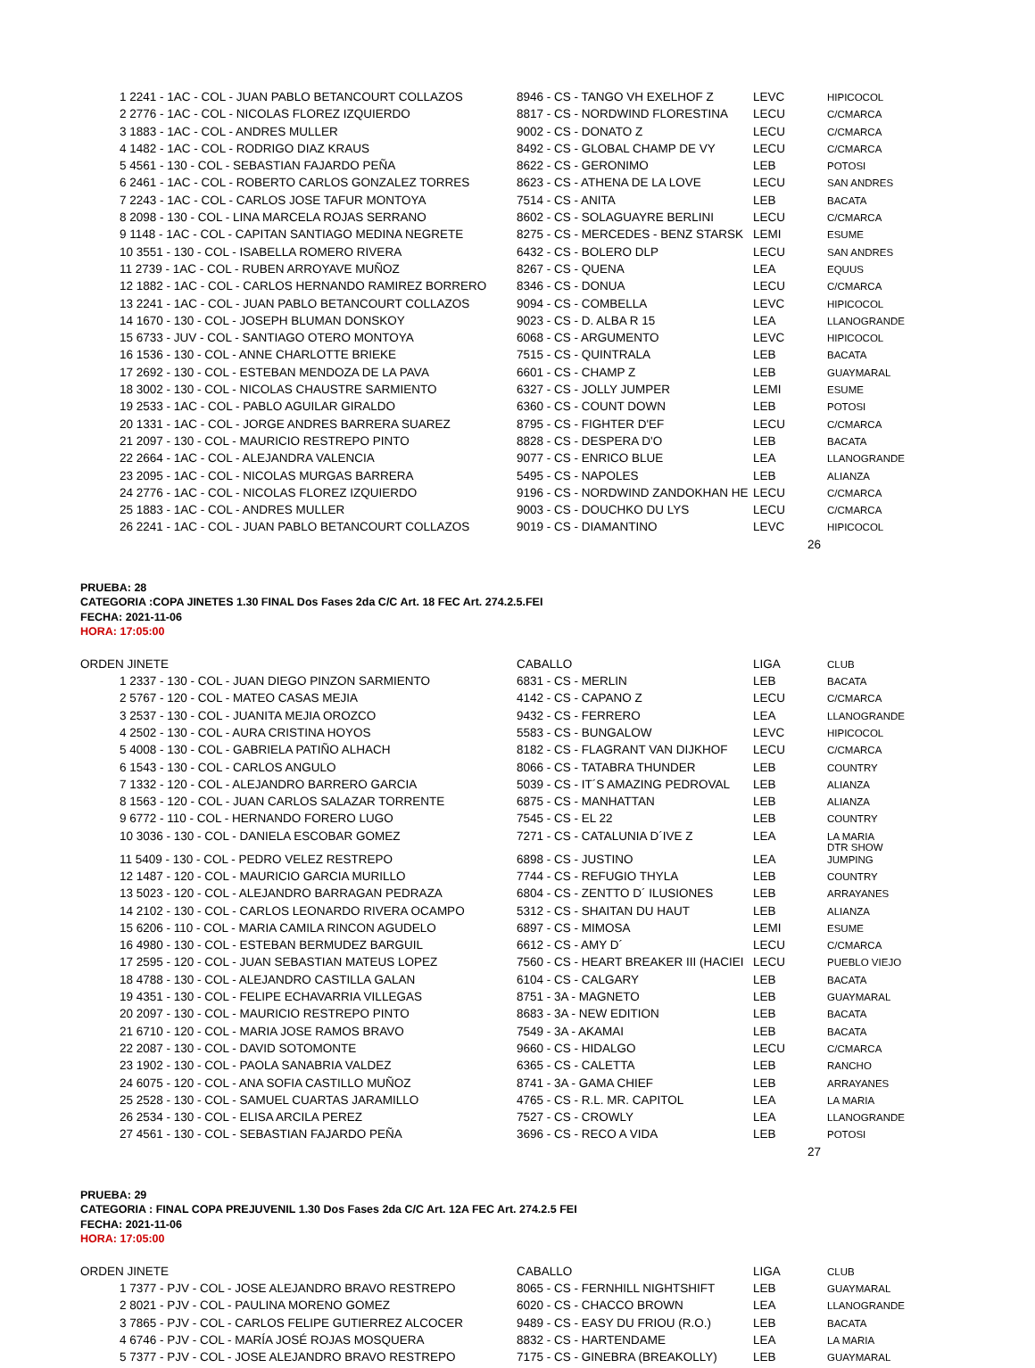| 1 2241 - 1AC - COL - JUAN PABLO BETANCOURT COLLAZOS | 8946 - CS - TANGO VH EXELHOF Z | LEVC | HIPICOCOL |
| 2 2776 - 1AC - COL - NICOLAS FLOREZ IZQUIERDO | 8817 - CS - NORDWIND FLORESTINA | LECU | C/CMARCA |
| 3 1883 - 1AC - COL - ANDRES MULLER | 9002 - CS - DONATO Z | LECU | C/CMARCA |
| 4 1482 - 1AC - COL - RODRIGO DIAZ KRAUS | 8492 - CS - GLOBAL CHAMP DE VY | LECU | C/CMARCA |
| 5 4561 - 130 - COL - SEBASTIAN FAJARDO PEÑA | 8622 - CS - GERONIMO | LEB | POTOSI |
| 6 2461 - 1AC - COL - ROBERTO CARLOS GONZALEZ TORRES | 8623 - CS - ATHENA DE LA LOVE | LECU | SAN ANDRES |
| 7 2243 - 1AC - COL - CARLOS JOSE TAFUR MONTOYA | 7514 - CS - ANITA | LEB | BACATA |
| 8 2098 - 130 - COL - LINA MARCELA ROJAS SERRANO | 8602 - CS - SOLAGUAYRE BERLINI | LECU | C/CMARCA |
| 9 1148 - 1AC - COL - CAPITAN SANTIAGO MEDINA NEGRETE | 8275 - CS - MERCEDES - BENZ STARSK | LEMI | ESUME |
| 10 3551 - 130 - COL - ISABELLA ROMERO RIVERA | 6432 - CS - BOLERO DLP | LECU | SAN ANDRES |
| 11 2739 - 1AC - COL - RUBEN ARROYAVE MUÑOZ | 8267 - CS - QUENA | LEA | EQUUS |
| 12 1882 - 1AC - COL - CARLOS HERNANDO RAMIREZ BORRERO | 8346 - CS - DONUA | LECU | C/CMARCA |
| 13 2241 - 1AC - COL - JUAN PABLO BETANCOURT COLLAZOS | 9094 - CS - COMBELLA | LEVC | HIPICOCOL |
| 14 1670 - 130 - COL - JOSEPH BLUMAN DONSKOY | 9023 - CS - D. ALBA R 15 | LEA | LLANOGRANDE |
| 15 6733 - JUV - COL - SANTIAGO OTERO MONTOYA | 6068 - CS - ARGUMENTO | LEVC | HIPICOCOL |
| 16 1536 - 130 - COL - ANNE CHARLOTTE BRIEKE | 7515 - CS - QUINTRALA | LEB | BACATA |
| 17 2692 - 130 - COL - ESTEBAN MENDOZA DE LA PAVA | 6601 - CS - CHAMP Z | LEB | GUAYMARAL |
| 18 3002 - 130 - COL - NICOLAS CHAUSTRE SARMIENTO | 6327 - CS - JOLLY JUMPER | LEMI | ESUME |
| 19 2533 - 1AC - COL - PABLO AGUILAR GIRALDO | 6360 - CS - COUNT DOWN | LEB | POTOSI |
| 20 1331 - 1AC - COL - JORGE ANDRES BARRERA SUAREZ | 8795 - CS - FIGHTER D'EF | LECU | C/CMARCA |
| 21 2097 - 130 - COL - MAURICIO RESTREPO PINTO | 8828 - CS - DESPERA D'O | LEB | BACATA |
| 22 2664 - 1AC - COL - ALEJANDRA VALENCIA | 9077 - CS - ENRICO BLUE | LEA | LLANOGRANDE |
| 23 2095 - 1AC - COL - NICOLAS MURGAS BARRERA | 5495 - CS - NAPOLES | LEB | ALIANZA |
| 24 2776 - 1AC - COL - NICOLAS FLOREZ IZQUIERDO | 9196 - CS - NORDWIND ZANDOKHAN HE | LECU | C/CMARCA |
| 25 1883 - 1AC - COL - ANDRES MULLER | 9003 - CS - DOUCHKO DU LYS | LECU | C/CMARCA |
| 26 2241 - 1AC - COL - JUAN PABLO BETANCOURT COLLAZOS | 9019 - CS - DIAMANTINO | LEVC | HIPICOCOL |
26
PRUEBA: 28
CATEGORIA :COPA JINETES 1.30 FINAL Dos Fases 2da C/C Art. 18 FEC Art. 274.2.5.FEI
FECHA: 2021-11-06
HORA: 17:05:00
| ORDEN JINETE | CABALLO | LIGA | CLUB |
| 1 2337 - 130 - COL - JUAN DIEGO PINZON SARMIENTO | 6831 - CS - MERLIN | LEB | BACATA |
| 2 5767 - 120 - COL - MATEO CASAS MEJIA | 4142 - CS - CAPANO Z | LECU | C/CMARCA |
| 3 2537 - 130 - COL - JUANITA MEJIA OROZCO | 9432 - CS - FERRERO | LEA | LLANOGRANDE |
| 4 2502 - 130 - COL - AURA CRISTINA HOYOS | 5583 - CS - BUNGALOW | LEVC | HIPICOCOL |
| 5 4008 - 130 - COL - GABRIELA PATIÑO ALHACH | 8182 - CS - FLAGRANT VAN DIJKHOF | LECU | C/CMARCA |
| 6 1543 - 130 - COL - CARLOS ANGULO | 8066 - CS - TATABRA THUNDER | LEB | COUNTRY |
| 7 1332 - 120 - COL - ALEJANDRO BARRERO GARCIA | 5039 - CS - IT´S AMAZING PEDROVAL | LEB | ALIANZA |
| 8 1563 - 120 - COL - JUAN CARLOS SALAZAR TORRENTE | 6875 - CS - MANHATTAN | LEB | ALIANZA |
| 9 6772 - 110 - COL - HERNANDO FORERO LUGO | 7545 - CS - EL 22 | LEB | COUNTRY |
| 10 3036 - 130 - COL - DANIELA ESCOBAR GOMEZ | 7271 - CS - CATALUNIA D´IVE Z | LEA | LA MARIA DTR SHOW |
| 11 5409 - 130 - COL - PEDRO VELEZ RESTREPO | 6898 - CS - JUSTINO | LEA | JUMPING |
| 12 1487 - 120 - COL - MAURICIO GARCIA MURILLO | 7744 - CS - REFUGIO THYLA | LEB | COUNTRY |
| 13 5023 - 120 - COL - ALEJANDRO BARRAGAN PEDRAZA | 6804 - CS - ZENTTO D´ ILUSIONES | LEB | ARRAYANES |
| 14 2102 - 130 - COL - CARLOS LEONARDO RIVERA OCAMPO | 5312 - CS - SHAITAN DU HAUT | LEB | ALIANZA |
| 15 6206 - 110 - COL - MARIA CAMILA RINCON AGUDELO | 6897 - CS - MIMOSA | LEMI | ESUME |
| 16 4980 - 130 - COL - ESTEBAN BERMUDEZ BARGUIL | 6612 - CS - AMY D´ | LECU | C/CMARCA |
| 17 2595 - 120 - COL - JUAN SEBASTIAN MATEUS LOPEZ | 7560 - CS - HEART BREAKER III (HACIEI | LECU | PUEBLO VIEJO |
| 18 4788 - 130 - COL - ALEJANDRO CASTILLA GALAN | 6104 - CS - CALGARY | LEB | BACATA |
| 19 4351 - 130 - COL - FELIPE ECHAVARRIA VILLEGAS | 8751 - 3A - MAGNETO | LEB | GUAYMARAL |
| 20 2097 - 130 - COL - MAURICIO RESTREPO PINTO | 8683 - 3A - NEW EDITION | LEB | BACATA |
| 21 6710 - 120 - COL - MARIA JOSE RAMOS BRAVO | 7549 - 3A - AKAMAI | LEB | BACATA |
| 22 2087 - 130 - COL - DAVID SOTOMONTE | 9660 - CS - HIDALGO | LECU | C/CMARCA |
| 23 1902 - 130 - COL - PAOLA SANABRIA VALDEZ | 6365 - CS - CALETTA | LEB | RANCHO |
| 24 6075 - 120 - COL - ANA SOFIA CASTILLO MUÑOZ | 8741 - 3A - GAMA CHIEF | LEB | ARRAYANES |
| 25 2528 - 130 - COL - SAMUEL CUARTAS JARAMILLO | 4765 - CS - R.L. MR. CAPITOL | LEA | LA MARIA |
| 26 2534 - 130 - COL - ELISA ARCILA PEREZ | 7527 - CS - CROWLY | LEA | LLANOGRANDE |
| 27 4561 - 130 - COL - SEBASTIAN FAJARDO PEÑA | 3696 - CS - RECO A VIDA | LEB | POTOSI |
27
PRUEBA: 29
CATEGORIA : FINAL COPA PREJUVENIL 1.30 Dos Fases 2da C/C Art. 12A FEC Art. 274.2.5 FEI
FECHA: 2021-11-06
HORA: 17:05:00
| ORDEN JINETE | CABALLO | LIGA | CLUB |
| 1 7377 - PJV - COL - JOSE ALEJANDRO BRAVO RESTREPO | 8065 - CS - FERNHILL NIGHTSHIFT | LEB | GUAYMARAL |
| 2 8021 - PJV - COL - PAULINA MORENO GOMEZ | 6020 - CS - CHACCO BROWN | LEA | LLANOGRANDE |
| 3 7865 - PJV - COL - CARLOS FELIPE GUTIERREZ ALCOCER | 9489 - CS - EASY DU FRIOU (R.O.) | LEB | BACATA |
| 4 6746 - PJV - COL - MARÍA JOSÉ ROJAS MOSQUERA | 8832 - CS - HARTENDAME | LEA | LA MARIA |
| 5 7377 - PJV - COL - JOSE ALEJANDRO BRAVO RESTREPO | 7175 - CS - GINEBRA (BREAKOLLY) | LEB | GUAYMARAL |